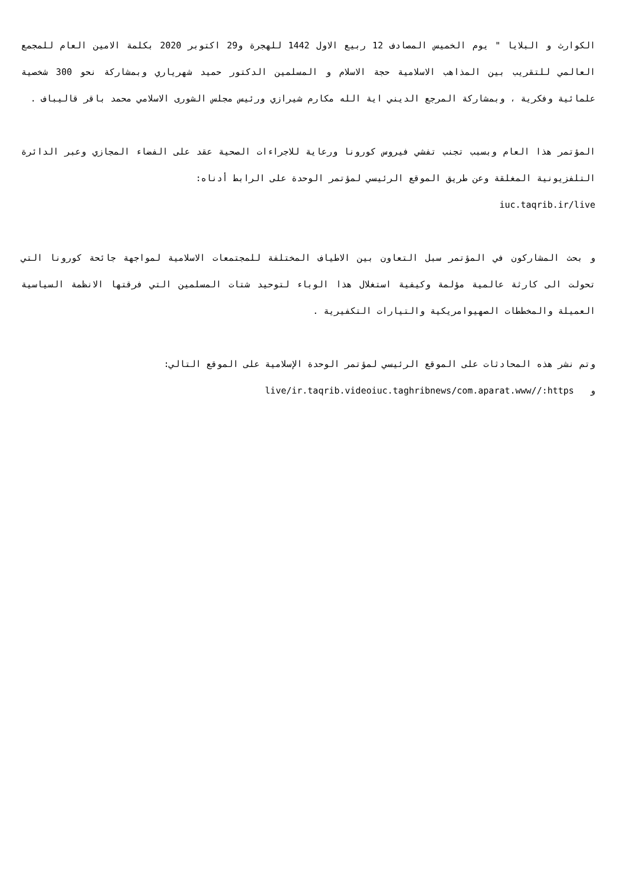الكوارث و البلايا " يوم الخميس المصادف 12 ربيع الاول 1442 للهجرة و29 اكتوبر 2020 بكلمة الامين العام للمجمع العالمي للتقريب بين المذاهب الاسلامية حجة الاسلام و المسلمين الدكتور حميد شهرياري وبمشاركة نحو 300 شخصية علمائية وفكرية ، وبمشاركة المرجع الديني اية الله مكارم شيرازي ورئيس مجلس الشورى الاسلامي محمد باقر قاليباف .
المؤتمر هذا العام وبسبب تجنب تفشي فيروس كورونا ورعاية للاجراءات الصحية عقد على الفضاء المجازي وعبر الدائرة التلفزيونية المغلقة وعن طريق الموقع الرئيسي لمؤتمر الوحدة على الرابط أدناه:
iuc.taqrib.ir/live
و بحث المشاركون في المؤتمر سبل التعاون بين الاطياف المختلفة للمجتمعات الاسلامية لمواجهة جائحة كورونا التي تحولت الى كارثة عالمية مؤلمة وكيفية استغلال هذا الوباء لتوحيد شتات المسلمين التي فرقتها الانظمة السياسية العميلة والمخططات الصهيوامريكية والتيارات التكفيرية .
وتم نشر هذه المحادثات على الموقع الرئيسي لمؤتمر الوحدة الإسلامية على الموقع التالي:
و live/ir.taqrib.videoiuc.taghribnews/com.aparat.www//:https